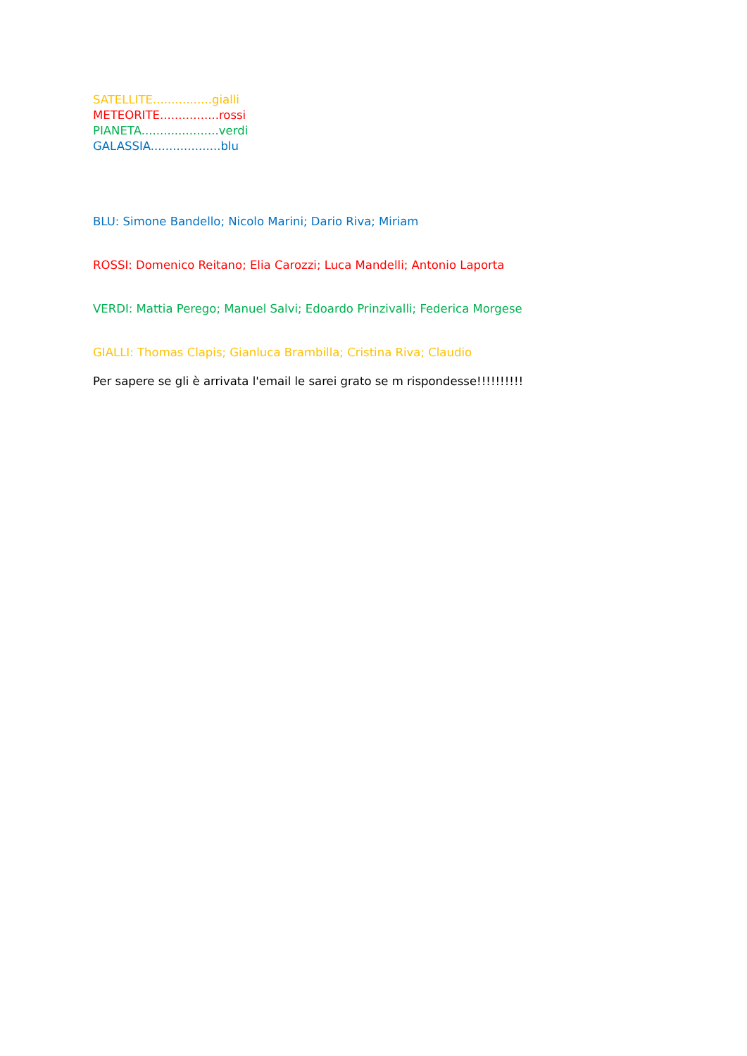SATELLITE................gialli
METEORITE................rossi
PIANETA.....................verdi
GALASSIA...................blu
BLU: Simone Bandello; Nicolo Marini; Dario Riva; Miriam
ROSSI: Domenico Reitano; Elia Carozzi; Luca Mandelli; Antonio Laporta
VERDI: Mattia Perego; Manuel Salvi; Edoardo Prinzivalli; Federica Morgese
GIALLI: Thomas Clapis; Gianluca Brambilla; Cristina Riva; Claudio
Per sapere se gli è arrivata l'email le sarei grato se m rispondesse!!!!!!!!!!